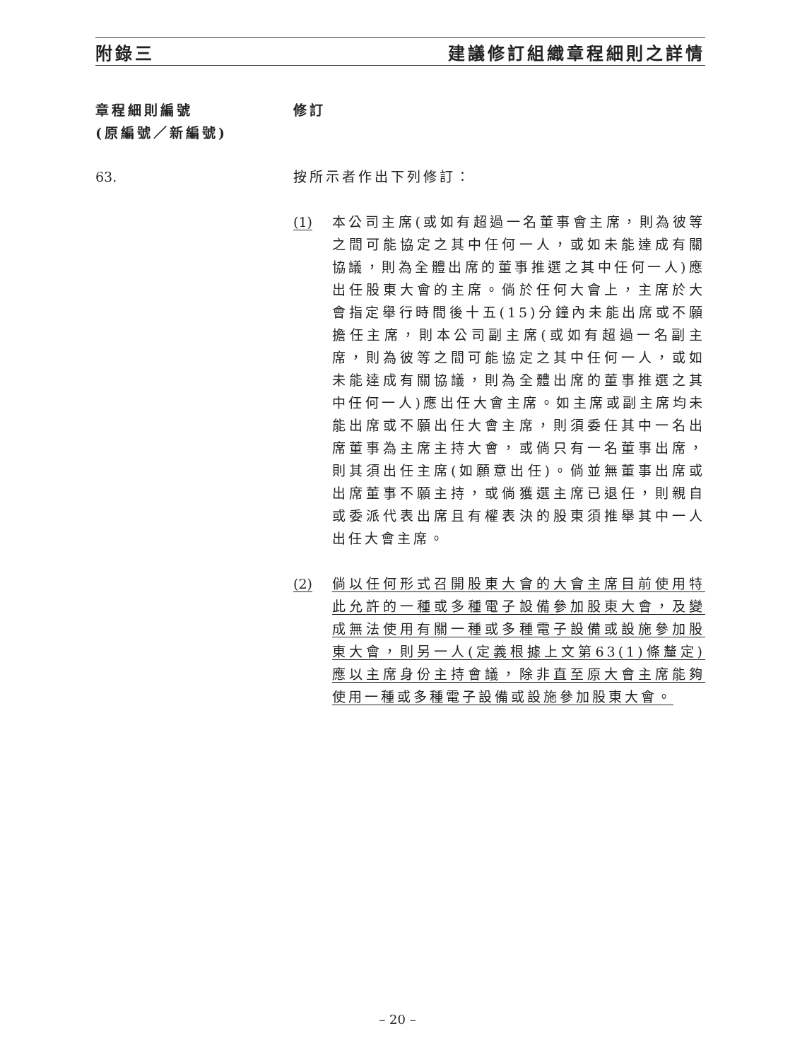附錄三 建議修訂組織章程細則之詳情
章程細則編號
(原編號／新編號)
修訂
63. 按所示者作出下列修訂：
(1) 本公司主席(或如有超過一名董事會主席，則為彼等之間可能協定之其中任何一人，或如未能達成有關協議，則為全體出席的董事推選之其中任何一人)應出任股東大會的主席。倘於任何大會上，主席於大會指定舉行時間後十五(15)分鐘內未能出席或不願擔任主席，則本公司副主席(或如有超過一名副主席，則為彼等之間可能協定之其中任何一人，或如未能達成有關協議，則為全體出席的董事推選之其中任何一人)應出任大會主席。如主席或副主席均未能出席或不願出任大會主席，則須委任其中一名出席董事為主席主持大會，或倘只有一名董事出席，則其須出任主席(如願意出任)。倘並無董事出席或出席董事不願主持，或倘獲選主席已退任，則親自或委派代表出席且有權表決的股東須推舉其中一人出任大會主席。
(2) 倘以任何形式召開股東大會的大會主席目前使用特此允許的一種或多種電子設備參加股東大會，及變成無法使用有關一種或多種電子設備或設施參加股東大會，則另一人(定義根據上文第63(1)條釐定)應以主席身份主持會議，除非直至原大會主席能夠使用一種或多種電子設備或設施參加股東大會。
– 20 –